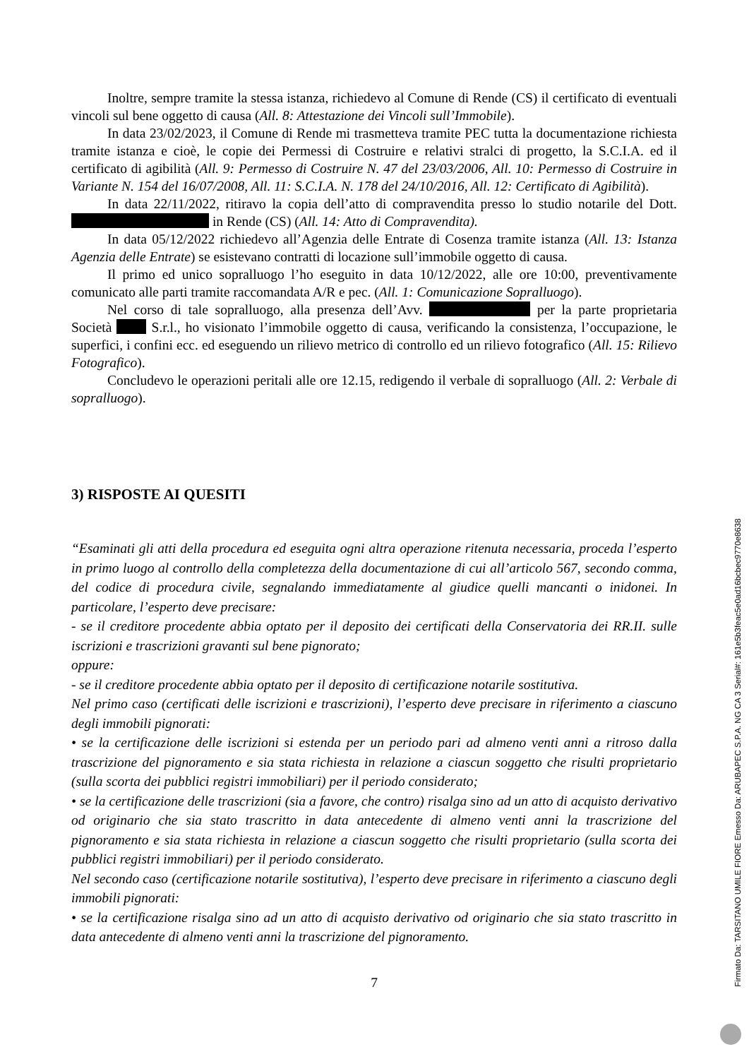Inoltre, sempre tramite la stessa istanza, richiedevo al Comune di Rende (CS) il certificato di eventuali vincoli sul bene oggetto di causa (All. 8: Attestazione dei Vincoli sull’Immobile).
In data 23/02/2023, il Comune di Rende mi trasmetteva tramite PEC tutta la documentazione richiesta tramite istanza e cioè, le copie dei Permessi di Costruire e relativi stralci di progetto, la S.C.I.A. ed il certificato di agibilità (All. 9: Permesso di Costruire N. 47 del 23/03/2006, All. 10: Permesso di Costruire in Variante N. 154 del 16/07/2008, All. 11: S.C.I.A. N. 178 del 24/10/2016, All. 12: Certificato di Agibilità).
In data 22/11/2022, ritiravo la copia dell’atto di compravendita presso lo studio notarile del Dott. in Rende (CS) (All. 14: Atto di Compravendita).
In data 05/12/2022 richiedevo all’Agenzia delle Entrate di Cosenza tramite istanza (All. 13: Istanza Agenzia delle Entrate) se esistevano contratti di locazione sull’immobile oggetto di causa.
Il primo ed unico sopralluogo l’ho eseguito in data 10/12/2022, alle ore 10:00, preventivamente comunicato alle parti tramite raccomandata A/R e pec. (All. 1: Comunicazione Sopralluogo).
Nel corso di tale sopralluogo, alla presenza dell’Avv. per la parte proprietaria Società S.r.l., ho visionato l’immobile oggetto di causa, verificando la consistenza, l’occupazione, le superfici, i confini ecc. ed eseguendo un rilievo metrico di controllo ed un rilievo fotografico (All. 15: Rilievo Fotografico).
Concludevo le operazioni peritali alle ore 12.15, redigendo il verbale di sopralluogo (All. 2: Verbale di sopralluogo).
3) RISPOSTE AI QUESITI
“Esaminati gli atti della procedura ed eseguita ogni altra operazione ritenuta necessaria, proceda l’esperto in primo luogo al controllo della completezza della documentazione di cui all’articolo 567, secondo comma, del codice di procedura civile, segnalando immediatamente al giudice quelli mancanti o inidonei. In particolare, l’esperto deve precisare:
- se il creditore procedente abbia optato per il deposito dei certificati della Conservatoria dei RR.II. sulle iscrizioni e trascrizioni gravanti sul bene pignorato;
oppure:
- se il creditore procedente abbia optato per il deposito di certificazione notarile sostitutiva.
Nel primo caso (certificati delle iscrizioni e trascrizioni), l’esperto deve precisare in riferimento a ciascuno degli immobili pignorati:
• se la certificazione delle iscrizioni si estenda per un periodo pari ad almeno venti anni a ritroso dalla trascrizione del pignoramento e sia stata richiesta in relazione a ciascun soggetto che risulti proprietario (sulla scorta dei pubblici registri immobiliari) per il periodo considerato;
• se la certificazione delle trascrizioni (sia a favore, che contro) risalga sino ad un atto di acquisto derivativo od originario che sia stato trascritto in data antecedente di almeno venti anni la trascrizione del pignoramento e sia stata richiesta in relazione a ciascun soggetto che risulti proprietario (sulla scorta dei pubblici registri immobiliari) per il periodo considerato.
Nel secondo caso (certificazione notarile sostitutiva), l’esperto deve precisare in riferimento a ciascuno degli immobili pignorati:
• se la certificazione risalga sino ad un atto di acquisto derivativo od originario che sia stato trascritto in data antecedente di almeno venti anni la trascrizione del pignoramento.
7
Firmato Da: TARSITANO UMILE FIORE Emesso Da: ARUBAPEC S.P.A. NG CA 3 Serial#: 161e5b3feac5e0ad16bcbec9770e8638